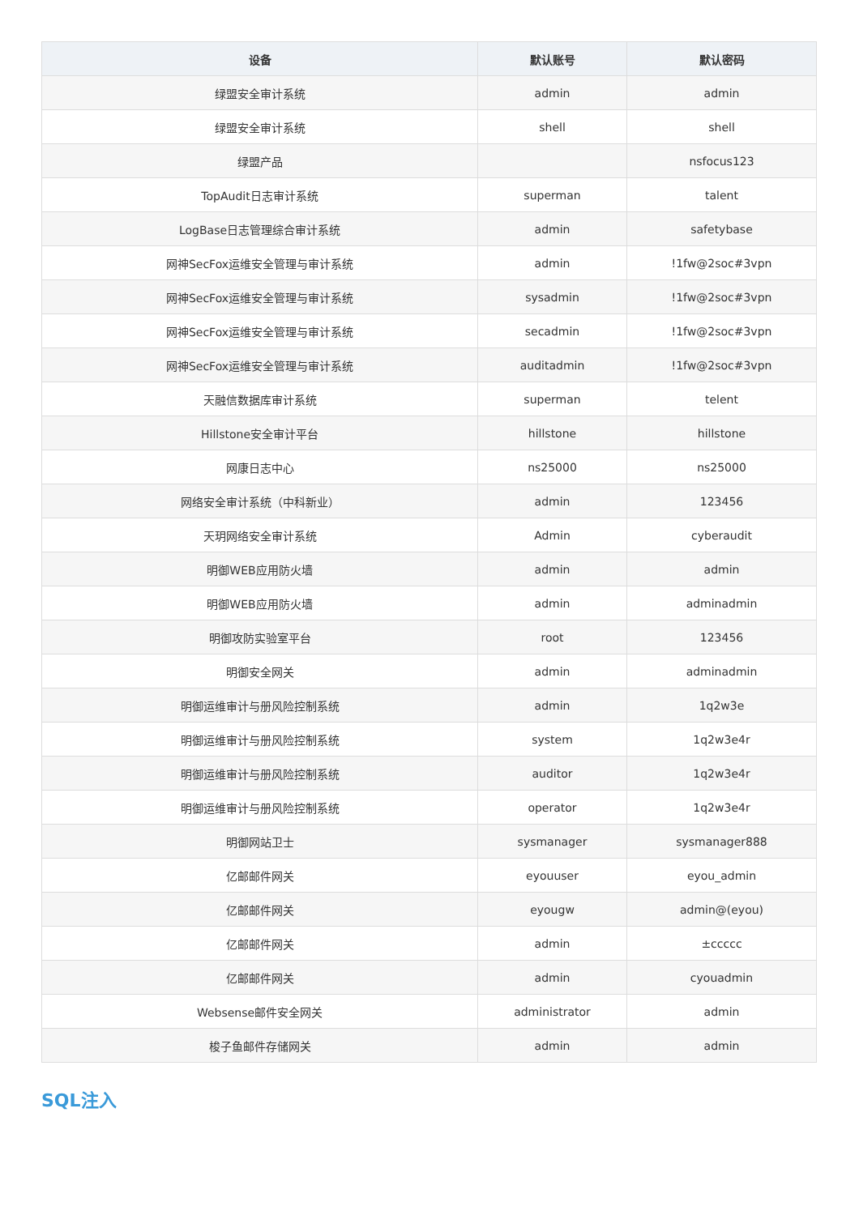| 设备 | 默认账号 | 默认密码 |
| --- | --- | --- |
| 绿盟安全审计系统 | admin | admin |
| 绿盟安全审计系统 | shell | shell |
| 绿盟产品 | | nsfocus123 |
| TopAudit日志审计系统 | superman | talent |
| LogBase日志管理综合审计系统 | admin | safetybase |
| 网神SecFox运维安全管理与审计系统 | admin | !1fw@2soc#3vpn |
| 网神SecFox运维安全管理与审计系统 | sysadmin | !1fw@2soc#3vpn |
| 网神SecFox运维安全管理与审计系统 | secadmin | !1fw@2soc#3vpn |
| 网神SecFox运维安全管理与审计系统 | auditadmin | !1fw@2soc#3vpn |
| 天融信数据库审计系统 | superman | telent |
| Hillstone安全审计平台 | hillstone | hillstone |
| 网康日志中心 | ns25000 | ns25000 |
| 网络安全审计系统（中科新业） | admin | 123456 |
| 天玥网络安全审计系统 | Admin | cyberaudit |
| 明御WEB应用防火墙 | admin | admin |
| 明御WEB应用防火墙 | admin | adminadmin |
| 明御攻防实验室平台 | root | 123456 |
| 明御安全网关 | admin | adminadmin |
| 明御运维审计与册风险控制系统 | admin | 1q2w3e |
| 明御运维审计与册风险控制系统 | system | 1q2w3e4r |
| 明御运维审计与册风险控制系统 | auditor | 1q2w3e4r |
| 明御运维审计与册风险控制系统 | operator | 1q2w3e4r |
| 明御网站卫士 | sysmanager | sysmanager888 |
| 亿邮邮件网关 | eyouuser | eyou_admin |
| 亿邮邮件网关 | eyougw | admin@(eyou) |
| 亿邮邮件网关 | admin | ±ccccc |
| 亿邮邮件网关 | admin | cyouadmin |
| Websense邮件安全网关 | administrator | admin |
| 梭子鱼邮件存储网关 | admin | admin |
SQL注入